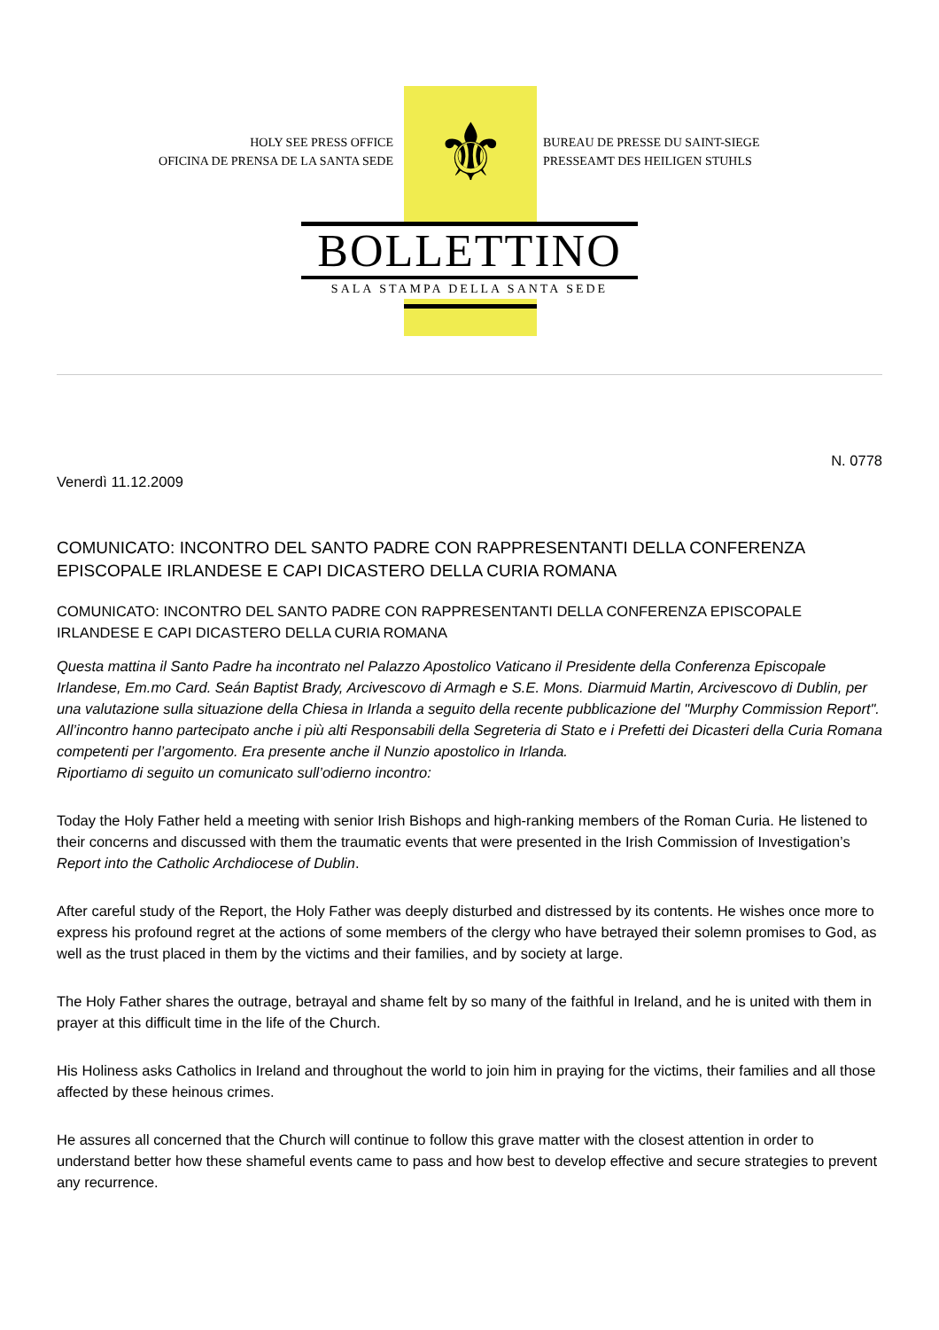⚜
HOLY SEE PRESS OFFICE
OFICINA DE PRENSA DE LA SANTA SEDE
BUREAU DE PRESSE DU SAINT-SIEGE
PRESSEAMT DES HEILIGEN STUHLS
BOLLETTINO
SALA STAMPA DELLA SANTA SEDE
N. 0778
Venerdì 11.12.2009
COMUNICATO: INCONTRO DEL SANTO PADRE CON RAPPRESENTANTI DELLA CONFERENZA EPISCOPALE IRLANDESE E CAPI DICASTERO DELLA CURIA ROMANA
COMUNICATO: INCONTRO DEL SANTO PADRE CON RAPPRESENTANTI DELLA CONFERENZA EPISCOPALE IRLANDESE E CAPI DICASTERO DELLA CURIA ROMANA
Questa mattina il Santo Padre ha incontrato nel Palazzo Apostolico Vaticano il Presidente della Conferenza Episcopale Irlandese, Em.mo Card. Seán Baptist Brady, Arcivescovo di Armagh e S.E. Mons. Diarmuid Martin, Arcivescovo di Dublin, per una valutazione sulla situazione della Chiesa in Irlanda a seguito della recente pubblicazione del "Murphy Commission Report". All’incontro hanno partecipato anche i più alti Responsabili della Segreteria di Stato e i Prefetti dei Dicasteri della Curia Romana competenti per l’argomento. Era presente anche il Nunzio apostolico in Irlanda.
Riportiamo di seguito un comunicato sull’odierno incontro:
Today the Holy Father held a meeting with senior Irish Bishops and high-ranking members of the Roman Curia. He listened to their concerns and discussed with them the traumatic events that were presented in the Irish Commission of Investigation’s Report into the Catholic Archdiocese of Dublin.
After careful study of the Report, the Holy Father was deeply disturbed and distressed by its contents. He wishes once more to express his profound regret at the actions of some members of the clergy who have betrayed their solemn promises to God, as well as the trust placed in them by the victims and their families, and by society at large.
The Holy Father shares the outrage, betrayal and shame felt by so many of the faithful in Ireland, and he is united with them in prayer at this difficult time in the life of the Church.
His Holiness asks Catholics in Ireland and throughout the world to join him in praying for the victims, their families and all those affected by these heinous crimes.
He assures all concerned that the Church will continue to follow this grave matter with the closest attention in order to understand better how these shameful events came to pass and how best to develop effective and secure strategies to prevent any recurrence.